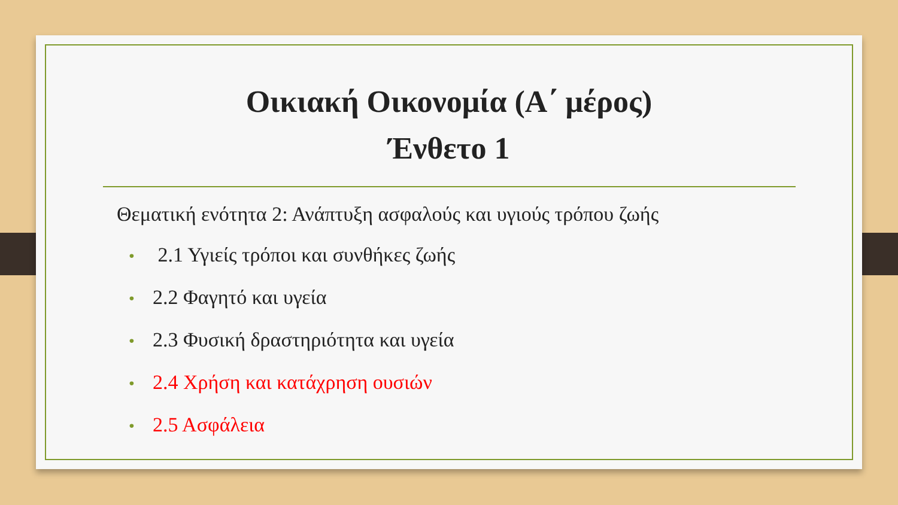Οικιακή Οικονομία (Α΄ μέρος)
Ένθετο 1
Θεματική ενότητα 2: Ανάπτυξη ασφαλούς και υγιούς τρόπου ζωής
• 2.1 Υγιείς τρόποι και συνθήκες ζωής
• 2.2 Φαγητό και υγεία
• 2.3 Φυσική δραστηριότητα και υγεία
• 2.4 Χρήση και κατάχρηση ουσιών
• 2.5 Ασφάλεια